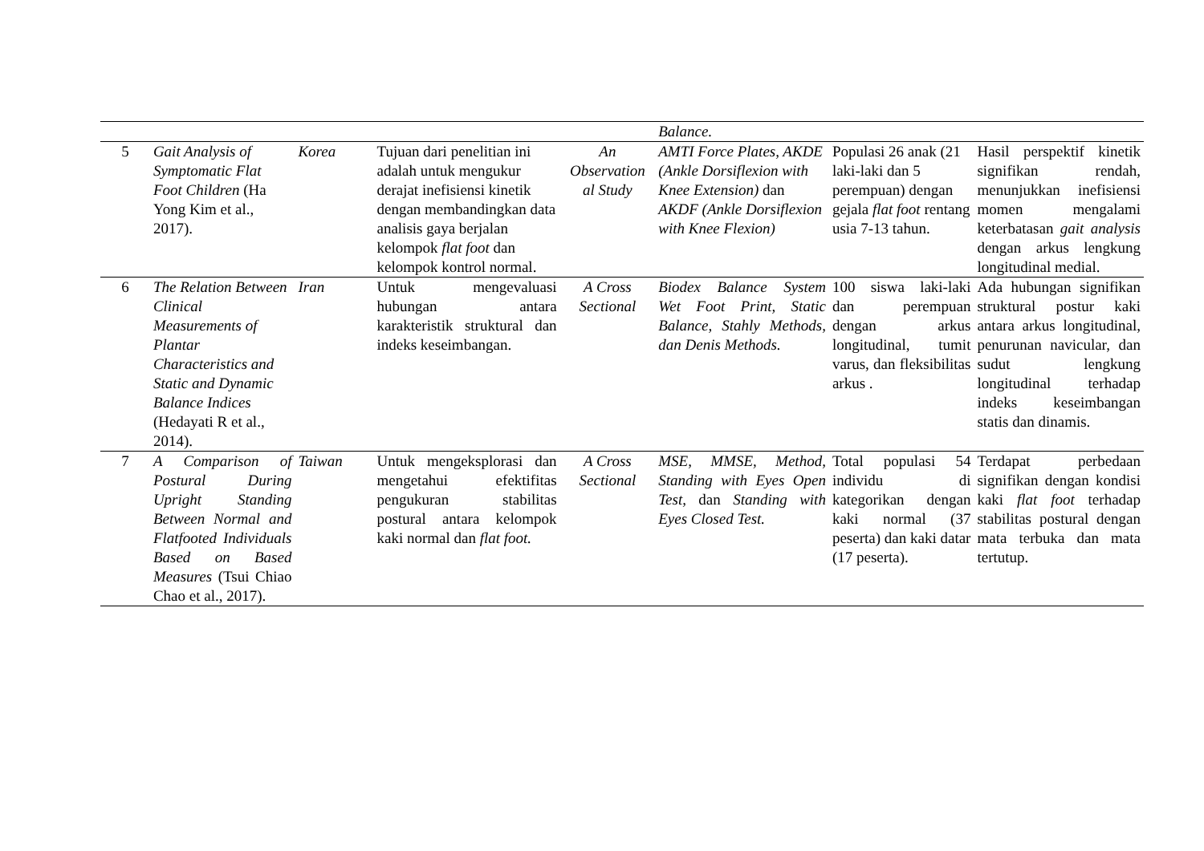| | | | | | Balance. | | |
| 5 | Gait Analysis of Symptomatic Flat Foot Children (Ha Yong Kim et al., 2017). | Korea | Tujuan dari penelitian ini adalah untuk mengukur derajat inefisiensi kinetik dengan membandingkan data analisis gaya berjalan kelompok flat foot dan kelompok kontrol normal. | An Observation al Study | AMTI Force Plates, AKDE (Ankle Dorsiflexion with Knee Extension) dan AKDF (Ankle Dorsiflexion with Knee Flexion) | Populasi 26 anak (21 laki-laki dan 5 perempuan) dengan gejala flat foot rentang usia 7-13 tahun. | Hasil perspektif kinetik signifikan rendah, menunjukkan inefisiensi momen mengalami keterbatasan gait analysis dengan arkus lengkung longitudinal medial. |
| 6 | The Relation Between Clinical Measurements of Plantar Characteristics and Static and Dynamic Balance Indices (Hedayati R et al., 2014). | Iran | Untuk mengevaluasi hubungan antara karakteristik struktural dan indeks keseimbangan. | A Cross Sectional | Biodex Balance System Wet Foot Print, Static Balance, Stahly Methods, dan Denis Methods. | 100 siswa laki-laki dan perempuan dengan arkus longitudinal, tumit varus, dan fleksibilitas arkus . | Ada hubungan signifikan struktural postur kaki antara arkus longitudinal, penurunan navicular, dan sudut lengkung longitudinal terhadap indeks keseimbangan statis dan dinamis. |
| 7 | A Comparison of Postural During Upright Standing Between Normal and Flatfooted Individuals Based on Based Measures (Tsui Chiao Chao et al., 2017). | Taiwan | Untuk mengeksplorasi dan mengetahui efektifitas pengukuran stabilitas postural antara kelompok kaki normal dan flat foot. | A Cross Sectional | MSE, MMSE, Method, Standing with Eyes Open Test, dan Standing with Eyes Closed Test. | Total populasi 54 individu di kategorikan dengan kaki normal (37 peserta) dan kaki datar (17 peserta). | Terdapat perbedaan signifikan dengan kondisi kaki flat foot terhadap stabilitas postural dengan mata terbuka dan mata tertutup. |